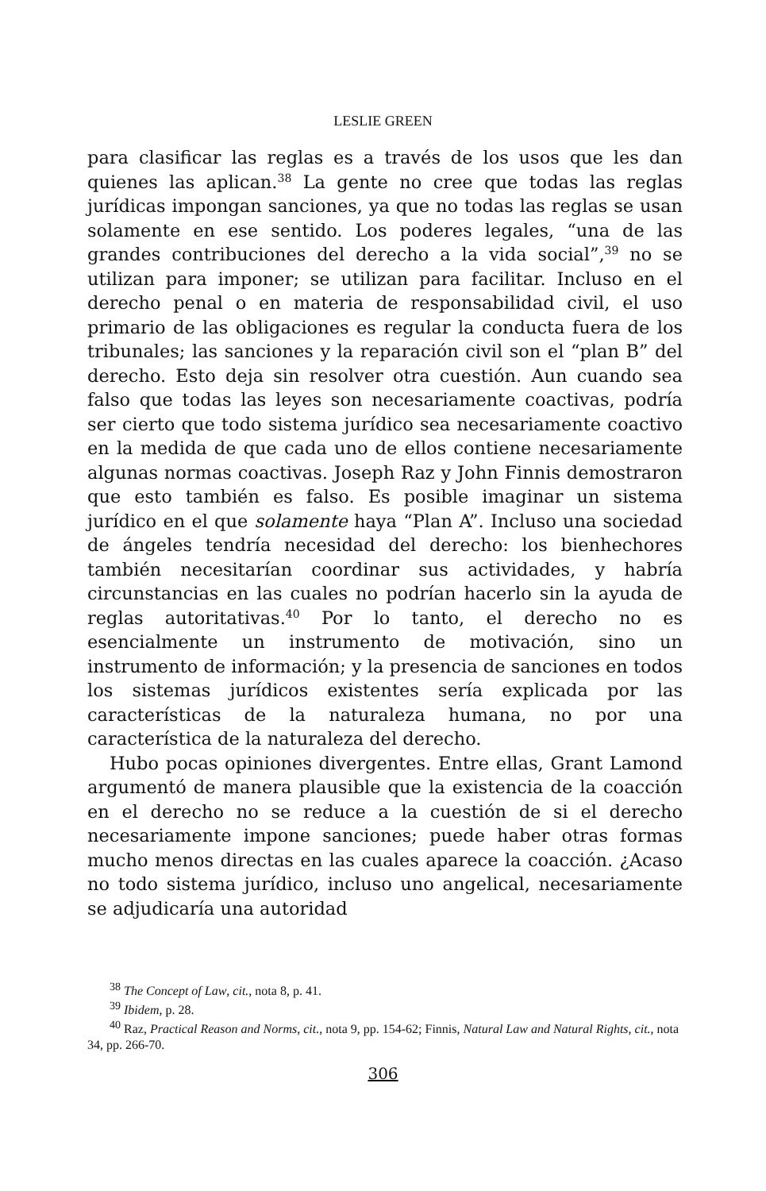LESLIE GREEN
para clasificar las reglas es a través de los usos que les dan quienes las aplican.<sup>38</sup> La gente no cree que todas las reglas jurídicas impongan sanciones, ya que no todas las reglas se usan solamente en ese sentido. Los poderes legales, “una de las grandes contribuciones del derecho a la vida social”,<sup>39</sup> no se utilizan para imponer; se utilizan para facilitar. Incluso en el derecho penal o en materia de responsabilidad civil, el uso primario de las obligaciones es regular la conducta fuera de los tribunales; las sanciones y la reparación civil son el “plan B” del derecho. Esto deja sin resolver otra cuestión. Aun cuando sea falso que todas las leyes son necesariamente coactivas, podría ser cierto que todo sistema jurídico sea necesariamente coactivo en la medida de que cada uno de ellos contiene necesariamente algunas normas coactivas. Joseph Raz y John Finnis demostraron que esto también es falso. Es posible imaginar un sistema jurídico en el que solamente haya “Plan A”. Incluso una sociedad de ángeles tendría necesidad del derecho: los bienhechores también necesitarían coordinar sus actividades, y habría circunstancias en las cuales no podrían hacerlo sin la ayuda de reglas autoritativas.<sup>40</sup> Por lo tanto, el derecho no es esencialmente un instrumento de motivación, sino un instrumento de información; y la presencia de sanciones en todos los sistemas jurídicos existentes sería explicada por las características de la naturaleza humana, no por una característica de la naturaleza del derecho.
Hubo pocas opiniones divergentes. Entre ellas, Grant Lamond argumentó de manera plausible que la existencia de la coacción en el derecho no se reduce a la cuestión de si el derecho necesariamente impone sanciones; puede haber otras formas mucho menos directas en las cuales aparece la coacción. ¿Acaso no todo sistema jurídico, incluso uno angelical, necesariamente se adjudicaría una autoridad
<sup>38</sup> The Concept of Law, cit., nota 8, p. 41.
<sup>39</sup> Ibidem, p. 28.
<sup>40</sup> Raz, Practical Reason and Norms, cit., nota 9, pp. 154-62; Finnis, Natural Law and Natural Rights, cit., nota 34, pp. 266-70.
306